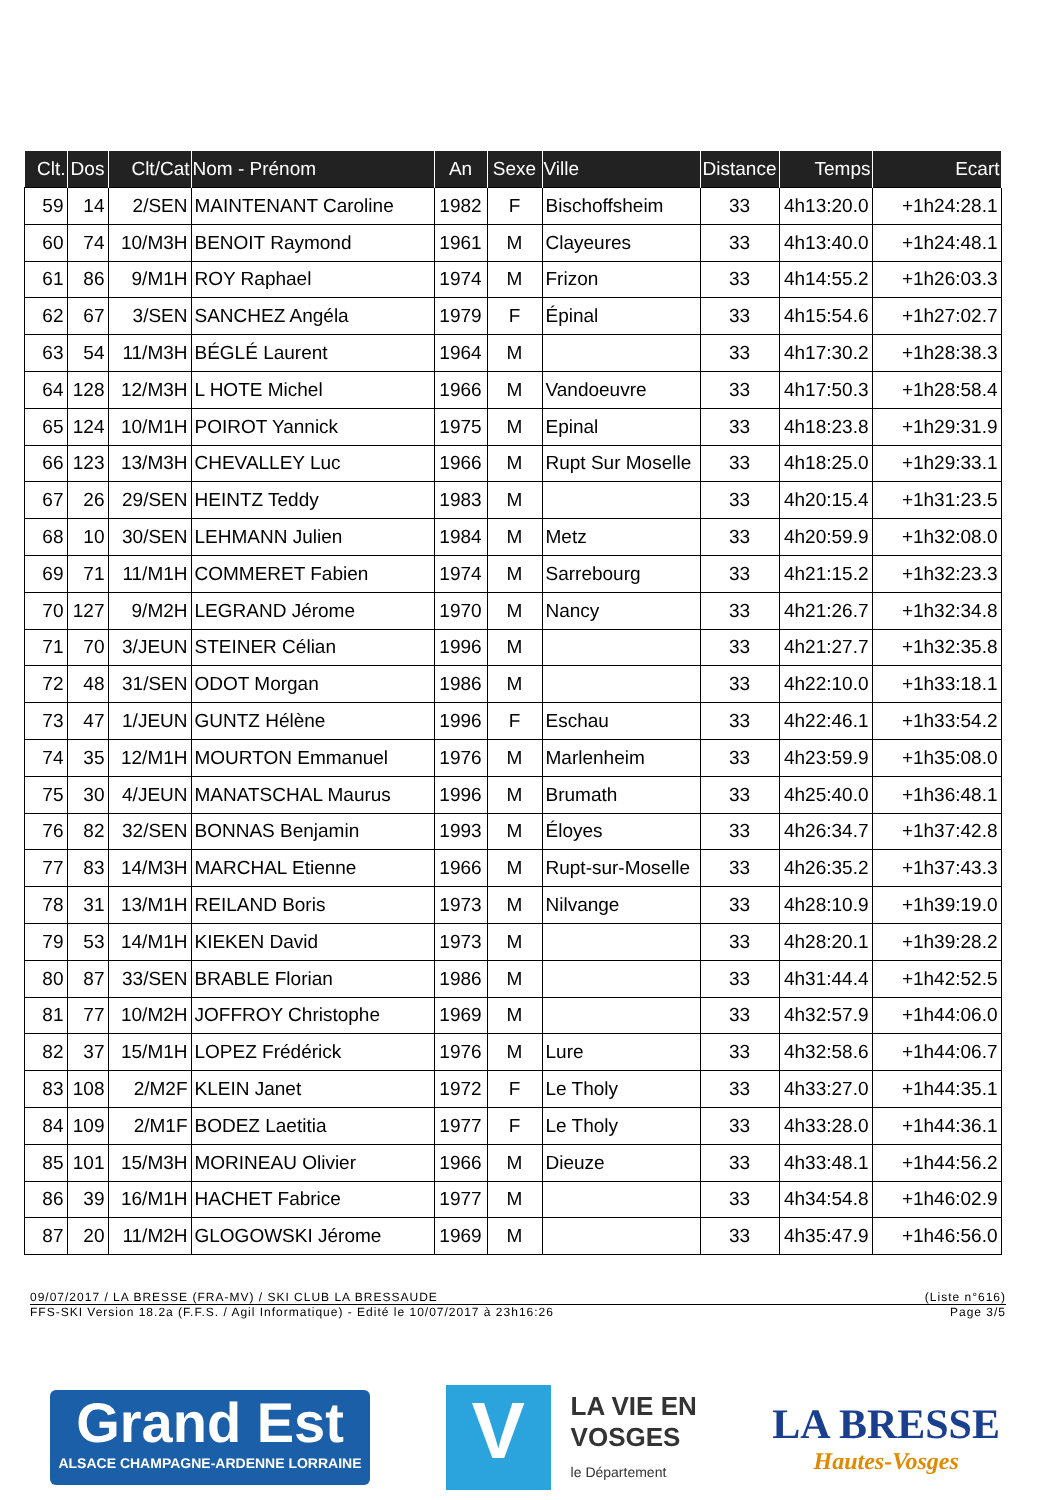| Clt. | Dos | Clt/Cat | Nom - Prénom | An | Sexe | Ville | Distance | Temps | Ecart |
| --- | --- | --- | --- | --- | --- | --- | --- | --- | --- |
| 59 | 14 | 2/SEN | MAINTENANT Caroline | 1982 | F | Bischoffsheim | 33 | 4h13:20.0 | +1h24:28.1 |
| 60 | 74 | 10/M3H | BENOIT Raymond | 1961 | M | Clayeures | 33 | 4h13:40.0 | +1h24:48.1 |
| 61 | 86 | 9/M1H | ROY Raphael | 1974 | M | Frizon | 33 | 4h14:55.2 | +1h26:03.3 |
| 62 | 67 | 3/SEN | SANCHEZ Angéla | 1979 | F | Épinal | 33 | 4h15:54.6 | +1h27:02.7 |
| 63 | 54 | 11/M3H | BÉGLÉ Laurent | 1964 | M | | 33 | 4h17:30.2 | +1h28:38.3 |
| 64 | 128 | 12/M3H | L HOTE Michel | 1966 | M | Vandoeuvre | 33 | 4h17:50.3 | +1h28:58.4 |
| 65 | 124 | 10/M1H | POIROT Yannick | 1975 | M | Epinal | 33 | 4h18:23.8 | +1h29:31.9 |
| 66 | 123 | 13/M3H | CHEVALLEY Luc | 1966 | M | Rupt Sur Moselle | 33 | 4h18:25.0 | +1h29:33.1 |
| 67 | 26 | 29/SEN | HEINTZ Teddy | 1983 | M | | 33 | 4h20:15.4 | +1h31:23.5 |
| 68 | 10 | 30/SEN | LEHMANN Julien | 1984 | M | Metz | 33 | 4h20:59.9 | +1h32:08.0 |
| 69 | 71 | 11/M1H | COMMERET Fabien | 1974 | M | Sarrebourg | 33 | 4h21:15.2 | +1h32:23.3 |
| 70 | 127 | 9/M2H | LEGRAND Jérome | 1970 | M | Nancy | 33 | 4h21:26.7 | +1h32:34.8 |
| 71 | 70 | 3/JEUN | STEINER Célian | 1996 | M | | 33 | 4h21:27.7 | +1h32:35.8 |
| 72 | 48 | 31/SEN | ODOT Morgan | 1986 | M | | 33 | 4h22:10.0 | +1h33:18.1 |
| 73 | 47 | 1/JEUN | GUNTZ Hélène | 1996 | F | Eschau | 33 | 4h22:46.1 | +1h33:54.2 |
| 74 | 35 | 12/M1H | MOURTON Emmanuel | 1976 | M | Marlenheim | 33 | 4h23:59.9 | +1h35:08.0 |
| 75 | 30 | 4/JEUN | MANATSCHAL Maurus | 1996 | M | Brumath | 33 | 4h25:40.0 | +1h36:48.1 |
| 76 | 82 | 32/SEN | BONNAS Benjamin | 1993 | M | Éloyes | 33 | 4h26:34.7 | +1h37:42.8 |
| 77 | 83 | 14/M3H | MARCHAL Etienne | 1966 | M | Rupt-sur-Moselle | 33 | 4h26:35.2 | +1h37:43.3 |
| 78 | 31 | 13/M1H | REILAND Boris | 1973 | M | Nilvange | 33 | 4h28:10.9 | +1h39:19.0 |
| 79 | 53 | 14/M1H | KIEKEN David | 1973 | M | | 33 | 4h28:20.1 | +1h39:28.2 |
| 80 | 87 | 33/SEN | BRABLE Florian | 1986 | M | | 33 | 4h31:44.4 | +1h42:52.5 |
| 81 | 77 | 10/M2H | JOFFROY Christophe | 1969 | M | | 33 | 4h32:57.9 | +1h44:06.0 |
| 82 | 37 | 15/M1H | LOPEZ Frédérick | 1976 | M | Lure | 33 | 4h32:58.6 | +1h44:06.7 |
| 83 | 108 | 2/M2F | KLEIN Janet | 1972 | F | Le Tholy | 33 | 4h33:27.0 | +1h44:35.1 |
| 84 | 109 | 2/M1F | BODEZ Laetitia | 1977 | F | Le Tholy | 33 | 4h33:28.0 | +1h44:36.1 |
| 85 | 101 | 15/M3H | MORINEAU Olivier | 1966 | M | Dieuze | 33 | 4h33:48.1 | +1h44:56.2 |
| 86 | 39 | 16/M1H | HACHET Fabrice | 1977 | M | | 33 | 4h34:54.8 | +1h46:02.9 |
| 87 | 20 | 11/M2H | GLOGOWSKI Jérome | 1969 | M | | 33 | 4h35:47.9 | +1h46:56.0 |
09/07/2017 / LA BRESSE (FRA-MV) / SKI CLUB LA BRESSAUDE (Liste n°616)
FFS-SKI Version 18.2a (F.F.S. / Agil Informatique) - Edité le 10/07/2017 à 23h16:26 Page 3/5
Grand Est
ALSACE CHAMPAGNE-ARDENNE LORRAINE
V
LA VIE EN
VOSGES
le Département
LA BRESSE
Hautes-Vosges